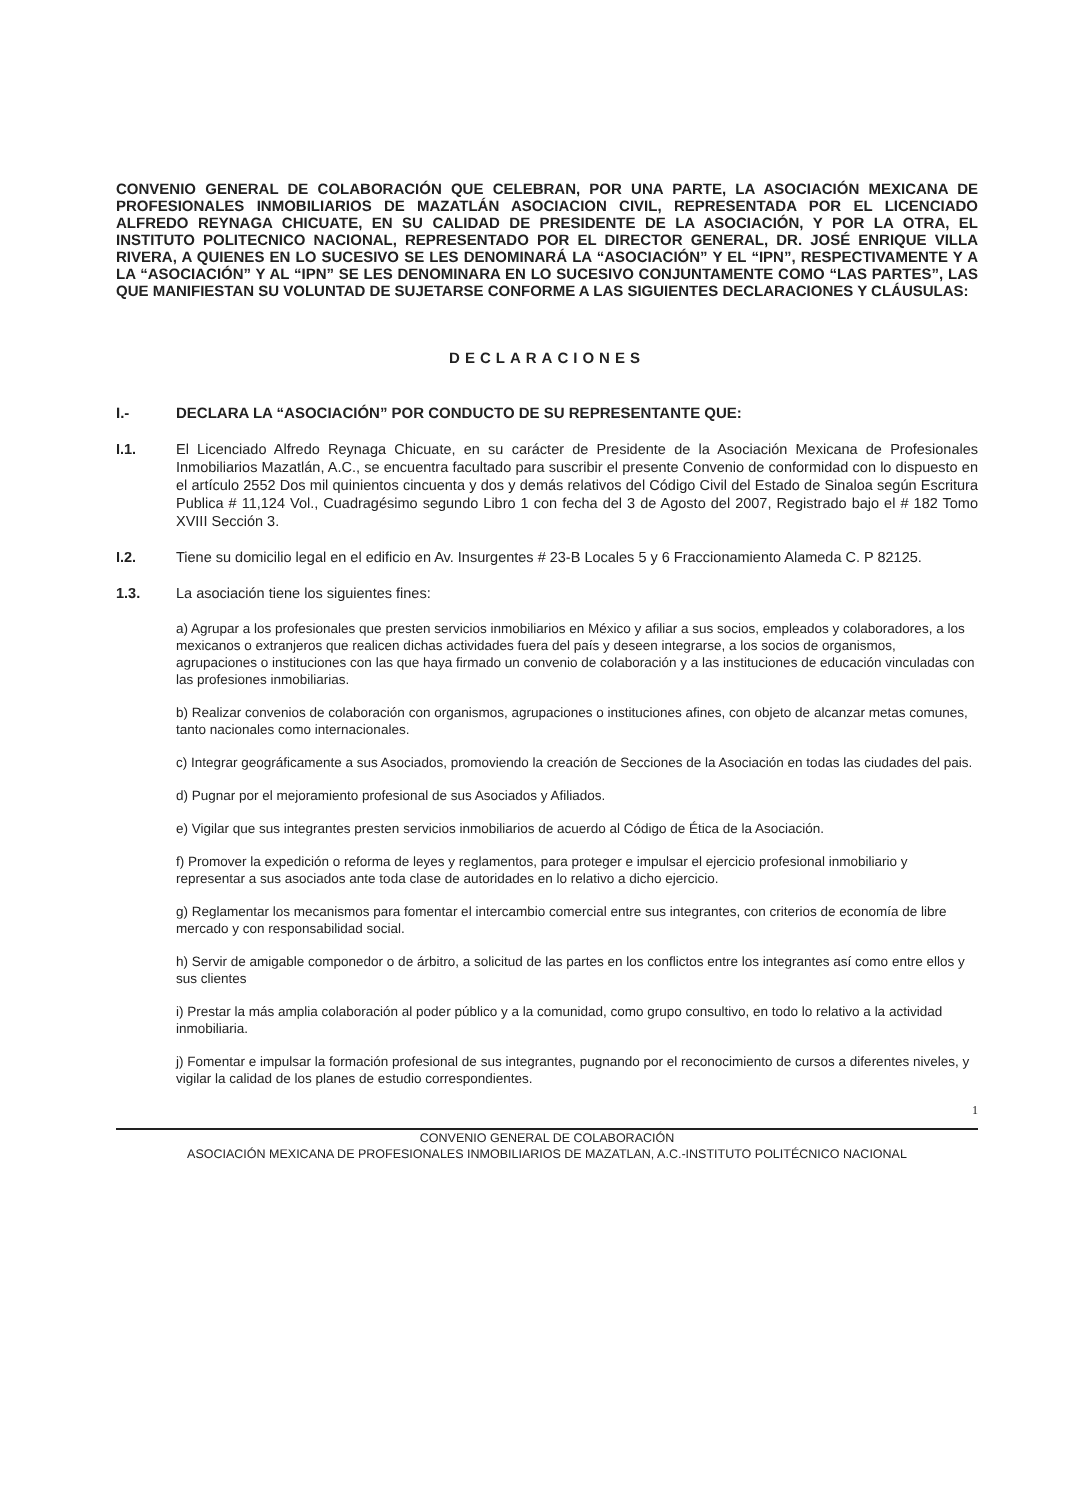CONVENIO GENERAL DE COLABORACIÓN QUE CELEBRAN, POR UNA PARTE, LA ASOCIACIÓN MEXICANA DE PROFESIONALES INMOBILIARIOS DE MAZATLÁN ASOCIACION CIVIL, REPRESENTADA POR EL LICENCIADO ALFREDO REYNAGA CHICUATE, EN SU CALIDAD DE PRESIDENTE DE LA ASOCIACIÓN, Y POR LA OTRA, EL INSTITUTO POLITECNICO NACIONAL, REPRESENTADO POR EL DIRECTOR GENERAL, DR. JOSÉ ENRIQUE VILLA RIVERA, A QUIENES EN LO SUCESIVO SE LES DENOMINARÁ LA “ASOCIACIÓN” Y EL “IPN”, RESPECTIVAMENTE Y A LA “ASOCIACIÓN” Y AL “IPN” SE LES DENOMINARA EN LO SUCESIVO CONJUNTAMENTE COMO “LAS PARTES”, LAS QUE MANIFIESTAN SU VOLUNTAD DE SUJETARSE CONFORME A LAS SIGUIENTES DECLARACIONES Y CLÁUSULAS:
DECLARACIONES
I.- DECLARA LA “ASOCIACIÓN” POR CONDUCTO DE SU REPRESENTANTE QUE:
I.1. El Licenciado Alfredo Reynaga Chicuate, en su carácter de Presidente de la Asociación Mexicana de Profesionales Inmobiliarios Mazatlán, A.C., se encuentra facultado para suscribir el presente Convenio de conformidad con lo dispuesto en el artículo 2552 Dos mil quinientos cincuenta y dos y demás relativos del Código Civil del Estado de Sinaloa según Escritura Publica # 11,124 Vol., Cuadragésimo segundo Libro 1 con fecha del 3 de Agosto del 2007, Registrado bajo el # 182 Tomo XVIII Sección 3.
I.2. Tiene su domicilio legal en el edificio en Av. Insurgentes # 23-B Locales 5 y 6 Fraccionamiento Alameda C. P 82125.
1.3. La asociación tiene los siguientes fines:
a) Agrupar a los profesionales que presten servicios inmobiliarios en México y afiliar a sus socios, empleados y colaboradores, a los mexicanos o extranjeros que realicen dichas actividades fuera del país y deseen integrarse, a los socios de organismos, agrupaciones o instituciones con las que haya firmado un convenio de colaboración y a las instituciones de educación vinculadas con las profesiones inmobiliarias.
b) Realizar convenios de colaboración con organismos, agrupaciones o instituciones afines, con objeto de alcanzar metas comunes, tanto nacionales como internacionales.
c) Integrar geográficamente a sus Asociados, promoviendo la creación de Secciones de la Asociación en todas las ciudades del pais.
d) Pugnar por el mejoramiento profesional de sus Asociados y Afiliados.
e) Vigilar que sus integrantes presten servicios inmobiliarios de acuerdo al Código de Ética de la Asociación.
f) Promover la expedición o reforma de leyes y reglamentos, para proteger e impulsar el ejercicio profesional inmobiliario y representar a sus asociados ante toda clase de autoridades en lo relativo a dicho ejercicio.
g) Reglamentar los mecanismos para fomentar el intercambio comercial entre sus integrantes, con criterios de economía de libre mercado y con responsabilidad social.
h) Servir de amigable componedor o de árbitro, a solicitud de las partes en los conflictos entre los integrantes así como entre ellos y sus clientes
i) Prestar la más amplia colaboración al poder público y a la comunidad, como grupo consultivo, en todo lo relativo a la actividad inmobiliaria.
j) Fomentar e impulsar la formación profesional de sus integrantes, pugnando por el reconocimiento de cursos a diferentes niveles, y vigilar la calidad de los planes de estudio correspondientes.
1
CONVENIO GENERAL DE COLABORACIÓN
ASOCIACIÓN MEXICANA DE PROFESIONALES INMOBILIARIOS DE MAZATLAN, A.C.-INSTITUTO POLITÉCNICO NACIONAL